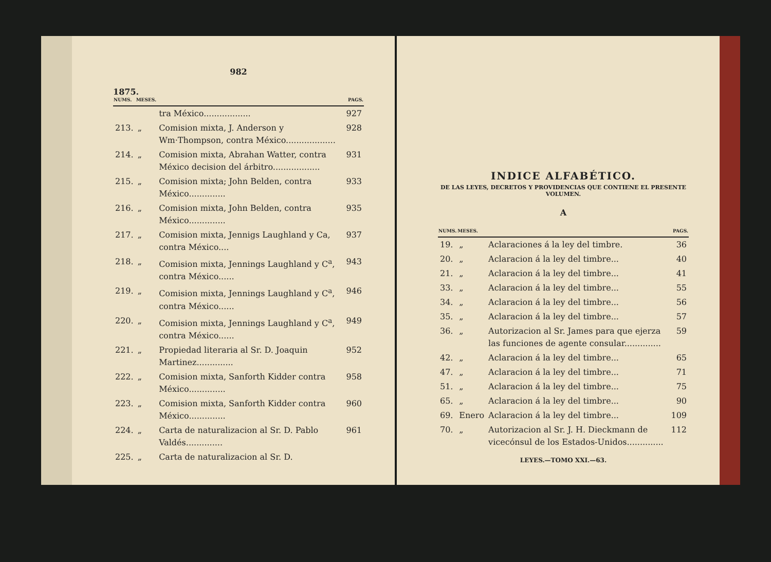982
1875.
| NUMS. | MESES. | | PAGS. |
| --- | --- | --- | --- |
| | | tra México.................. | 927 |
| 213. | „ | Comision mixta, J. Anderson y Wm·Thompson, contra México................... | 928 |
| 214. | „ | Comision mixta, Abrahan Watter, contra México decision del árbitro.................. | 931 |
| 215. | „ | Comision mixta; John Belden, contra México.............. | 933 |
| 216. | „ | Comision mixta, John Belden, contra México.............. | 935 |
| 217. | „ | Comision mixta, Jennigs Laughland y Ca, contra México.... | 937 |
| 218. | „ | Comision mixta, Jennings Laughland y C<sup>a</sup>, contra México...... | 943 |
| 219. | „ | Comision mixta, Jennings Laughland y C<sup>a</sup>, contra México...... | 946 |
| 220. | „ | Comision mixta, Jennings Laughland y C<sup>a</sup>, contra México...... | 949 |
| 221. | „ | Propiedad literaria al Sr. D. Joaquin Martinez.............. | 952 |
| 222. | „ | Comision mixta, Sanforth Kidder contra México.............. | 958 |
| 223. | „ | Comision mixta, Sanforth Kidder contra México.............. | 960 |
| 224. | „ | Carta de naturalizacion al Sr. D. Pablo Valdés.............. | 961 |
| 225. | „ | Carta de naturalizacion al Sr. D. | |
INDICE ALFABÉTICO.
DE LAS LEYES, DECRETOS Y PROVIDENCIAS QUE CONTIENE EL PRESENTE VOLUMEN.
A
| NUMS. | MESES. | | PAGS. |
| --- | --- | --- | --- |
| 19. | „ | Aclaraciones á la ley del timbre. | 36 |
| 20. | „ | Aclaracion á la ley del timbre... | 40 |
| 21. | „ | Aclaracion á la ley del timbre... | 41 |
| 33. | „ | Aclaracion á la ley del timbre... | 55 |
| 34. | „ | Aclaracion á la ley del timbre... | 56 |
| 35. | „ | Aclaracion á la ley del timbre... | 57 |
| 36. | „ | Autorizacion al Sr. James para que ejerza las funciones de agente consular.............. | 59 |
| 42. | „ | Aclaracion á la ley del timbre... | 65 |
| 47. | „ | Aclaracion á la ley del timbre... | 71 |
| 51. | „ | Aclaracion á la ley del timbre... | 75 |
| 65. | „ | Aclaracion á la ley del timbre... | 90 |
| 69. | Enero | Aclaracion á la ley del timbre... | 109 |
| 70. | „ | Autorizacion al Sr. J. H. Dieckmann de vicecónsul de los Estados-Unidos.............. | 112 |
LEYES.—TOMO XXI.—63.